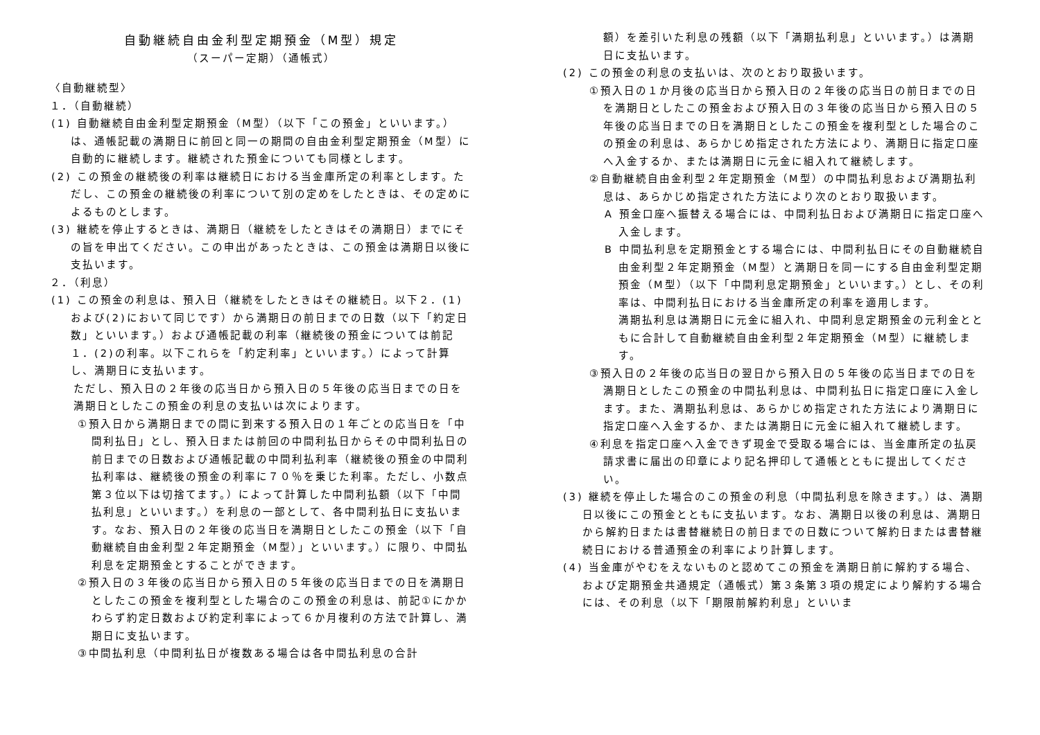自動継続自由金利型定期預金（M型）規定
（スーパー定期）（通帳式）
〈自動継続型〉
１．（自動継続）
(1) 自動継続自由金利型定期預金（M型）（以下「この預金」といいます。）は、通帳記載の満期日に前回と同一の期間の自由金利型定期預金（M型）に自動的に継続します。継続された預金についても同様とします。
(2) この預金の継続後の利率は継続日における当金庫所定の利率とします。ただし、この預金の継続後の利率について別の定めをしたときは、その定めによるものとします。
(3) 継続を停止するときは、満期日（継続をしたときはその満期日）までにその旨を申出てください。この申出があったときは、この預金は満期日以後に支払います。
２．（利息）
(1) この預金の利息は、預入日（継続をしたときはその継続日。以下２．(1)および(2)において同じです）から満期日の前日までの日数（以下「約定日数」といいます。）および通帳記載の利率（継続後の預金については前記１．(2)の利率。以下これらを「約定利率」といいます。）によって計算し、満期日に支払います。
ただし、預入日の２年後の応当日から預入日の５年後の応当日までの日を満期日としたこの預金の利息の支払いは次によります。
①預入日から満期日までの間に到来する預入日の１年ごとの応当日を「中間利払日」とし、預入日または前回の中間利払日からその中間利払日の前日までの日数および通帳記載の中間利払利率（継続後の預金の中間利払利率は、継続後の預金の利率に７０％を乗じた利率。ただし、小数点第３位以下は切捨てます。）によって計算した中間利払額（以下「中間払利息」といいます。）を利息の一部として、各中間利払日に支払います。なお、預入日の２年後の応当日を満期日としたこの預金（以下「自動継続自由金利型２年定期預金（M型）」といいます。）に限り、中間払利息を定期預金とすることができます。
②預入日の３年後の応当日から預入日の５年後の応当日までの日を満期日としたこの預金を複利型とした場合のこの預金の利息は、前記①にかかわらず約定日数および約定利率によって６か月複利の方法で計算し、満期日に支払います。
③中間払利息（中間利払日が複数ある場合は各中間払利息の合計
額）を差引いた利息の残額（以下「満期払利息」といいます。）は満期日に支払います。
(2) この預金の利息の支払いは、次のとおり取扱います。
①預入日の１か月後の応当日から預入日の２年後の応当日の前日までの日を満期日としたこの預金および預入日の３年後の応当日から預入日の５年後の応当日までの日を満期日としたこの預金を複利型とした場合のこの預金の利息は、あらかじめ指定された方法により、満期日に指定口座へ入金するか、または満期日に元金に組入れて継続します。
②自動継続自由金利型２年定期預金（M型）の中間払利息および満期払利息は、あらかじめ指定された方法により次のとおり取扱います。
A 預金口座へ振替える場合には、中間利払日および満期日に指定口座へ入金します。
B 中間払利息を定期預金とする場合には、中間利払日にその自動継続自由金利型２年定期預金（M型）と満期日を同一にする自由金利型定期預金（M型）（以下「中間利息定期預金」といいます。）とし、その利率は、中間利払日における当金庫所定の利率を適用します。
満期払利息は満期日に元金に組入れ、中間利息定期預金の元利金とともに合計して自動継続自由金利型２年定期預金（M型）に継続します。
③預入日の２年後の応当日の翌日から預入日の５年後の応当日までの日を満期日としたこの預金の中間払利息は、中間利払日に指定口座に入金します。また、満期払利息は、あらかじめ指定された方法により満期日に指定口座へ入金するか、または満期日に元金に組入れて継続します。
④利息を指定口座へ入金できず現金で受取る場合には、当金庫所定の払戻請求書に届出の印章により記名押印して通帳とともに提出してください。
(3) 継続を停止した場合のこの預金の利息（中間払利息を除きます。）は、満期日以後にこの預金とともに支払います。なお、満期日以後の利息は、満期日から解約日または書替継続日の前日までの日数について解約日または書替継続日における普通預金の利率により計算します。
(4) 当金庫がやむをえないものと認めてこの預金を満期日前に解約する場合、および定期預金共通規定（通帳式）第３条第３項の規定により解約する場合には、その利息（以下「期限前解約利息」といいま